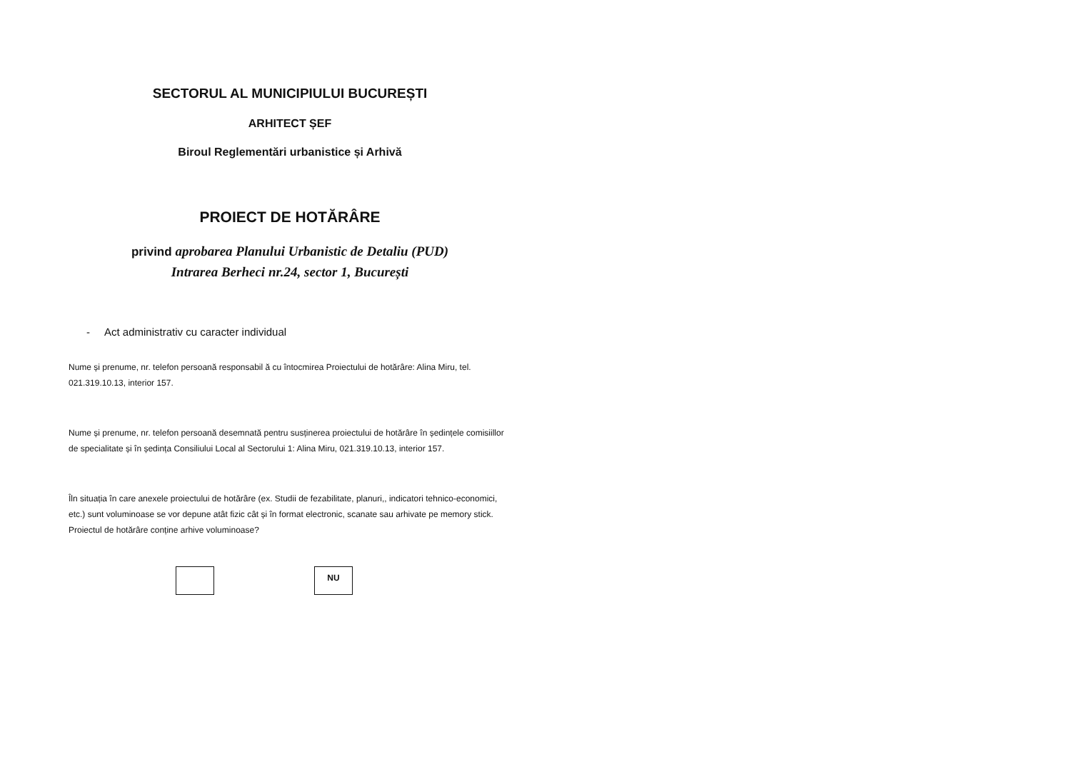SECTORUL AL MUNICIPIULUI BUCUREȘTI
ARHITECT ȘEF
Biroul Reglementări urbanistice și Arhivă
PROIECT DE HOTĂRÂRE
privind aprobarea Planului Urbanistic de Detaliu (PUD)
Intrarea Berheci nr.24, sector 1, București
- Act administrativ cu caracter individual
Nume și prenume, nr. telefon persoană responsabil ă cu întocmirea Proiectului de hotărâre: Alina Miru, tel. 021.319.10.13, interior 157.
Nume și prenume, nr. telefon persoană desemnată pentru susținerea proiectului de hotărâre în ședințele comisiillor de specialitate și în ședința Consiliului Local al Sectorului 1: Alina Miru, 021.319.10.13, interior 157.
Îln situația în care anexele proiectului de hotărâre (ex. Studii de fezabilitate, planuri,, indicatori tehnico-economici, etc.) sunt voluminoase se vor depune atât fizic cât și în format electronic, scanate sau arhivate pe memory stick. Proiectul de hotărâre conține arhive voluminoase?
NU